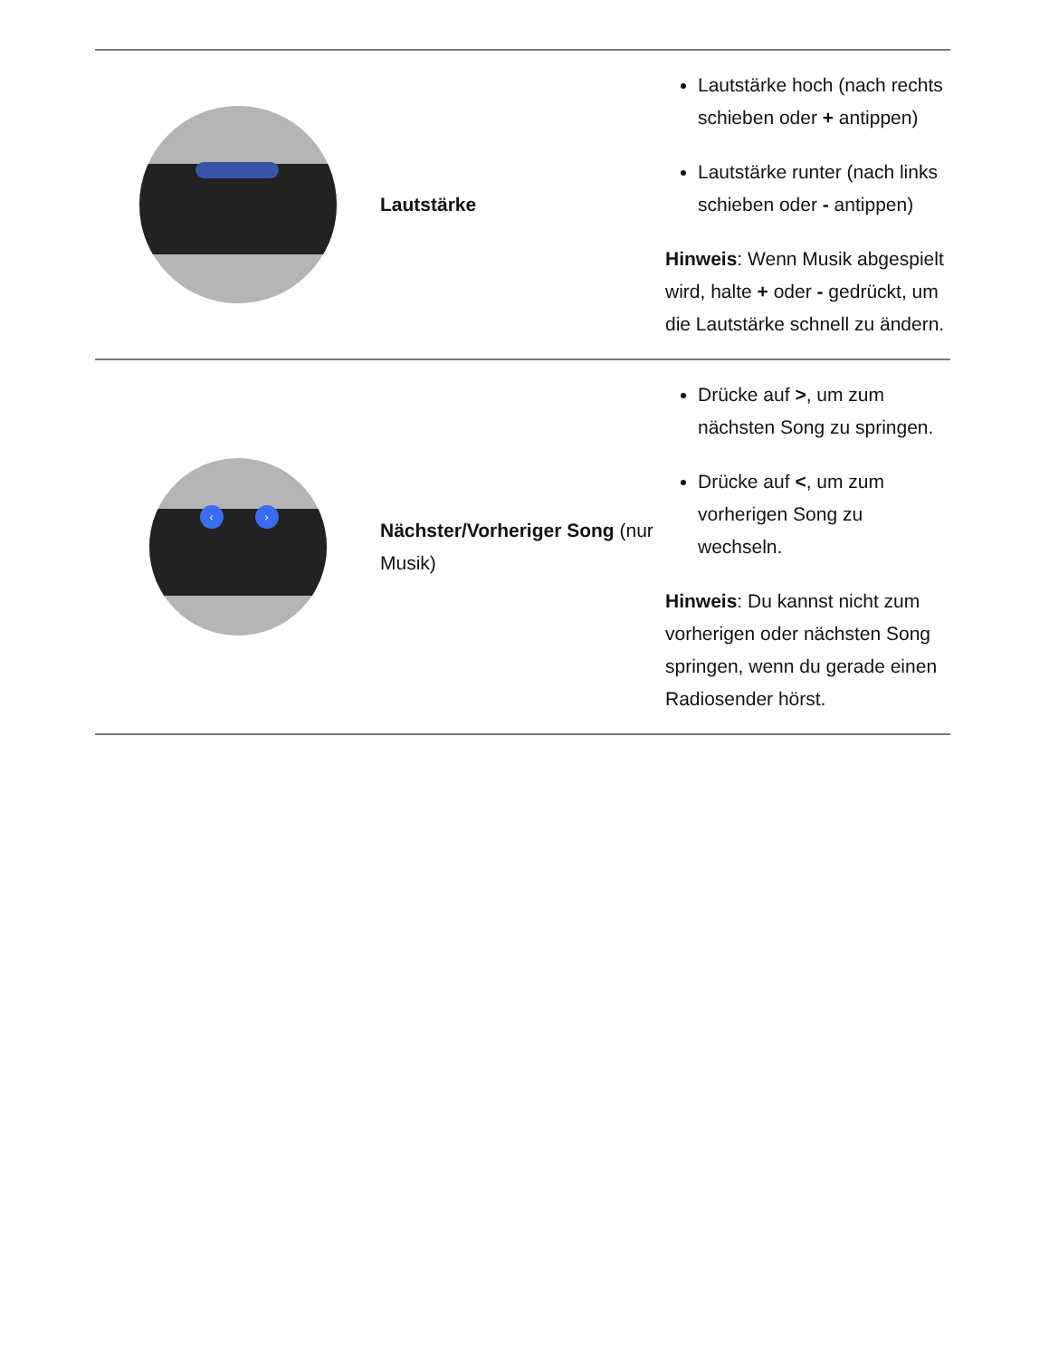| | Lautstärke | Lautstärke hoch (nach rechts schieben oder + antippen) Lautstärke runter (nach links schieben oder - antippen) Hinweis : Wenn Musik abgespielt wird, halte + oder - gedrückt, um die Lautstärke schnell zu ändern. |
| ‹ › | Nächster/Vorheriger Song (nur Musik) | Drücke auf > , um zum nächsten Song zu springen. Drücke auf < , um zum vorherigen Song zu wechseln. Hinweis : Du kannst nicht zum vorherigen oder nächsten Song springen, wenn du gerade einen Radiosender hörst. |